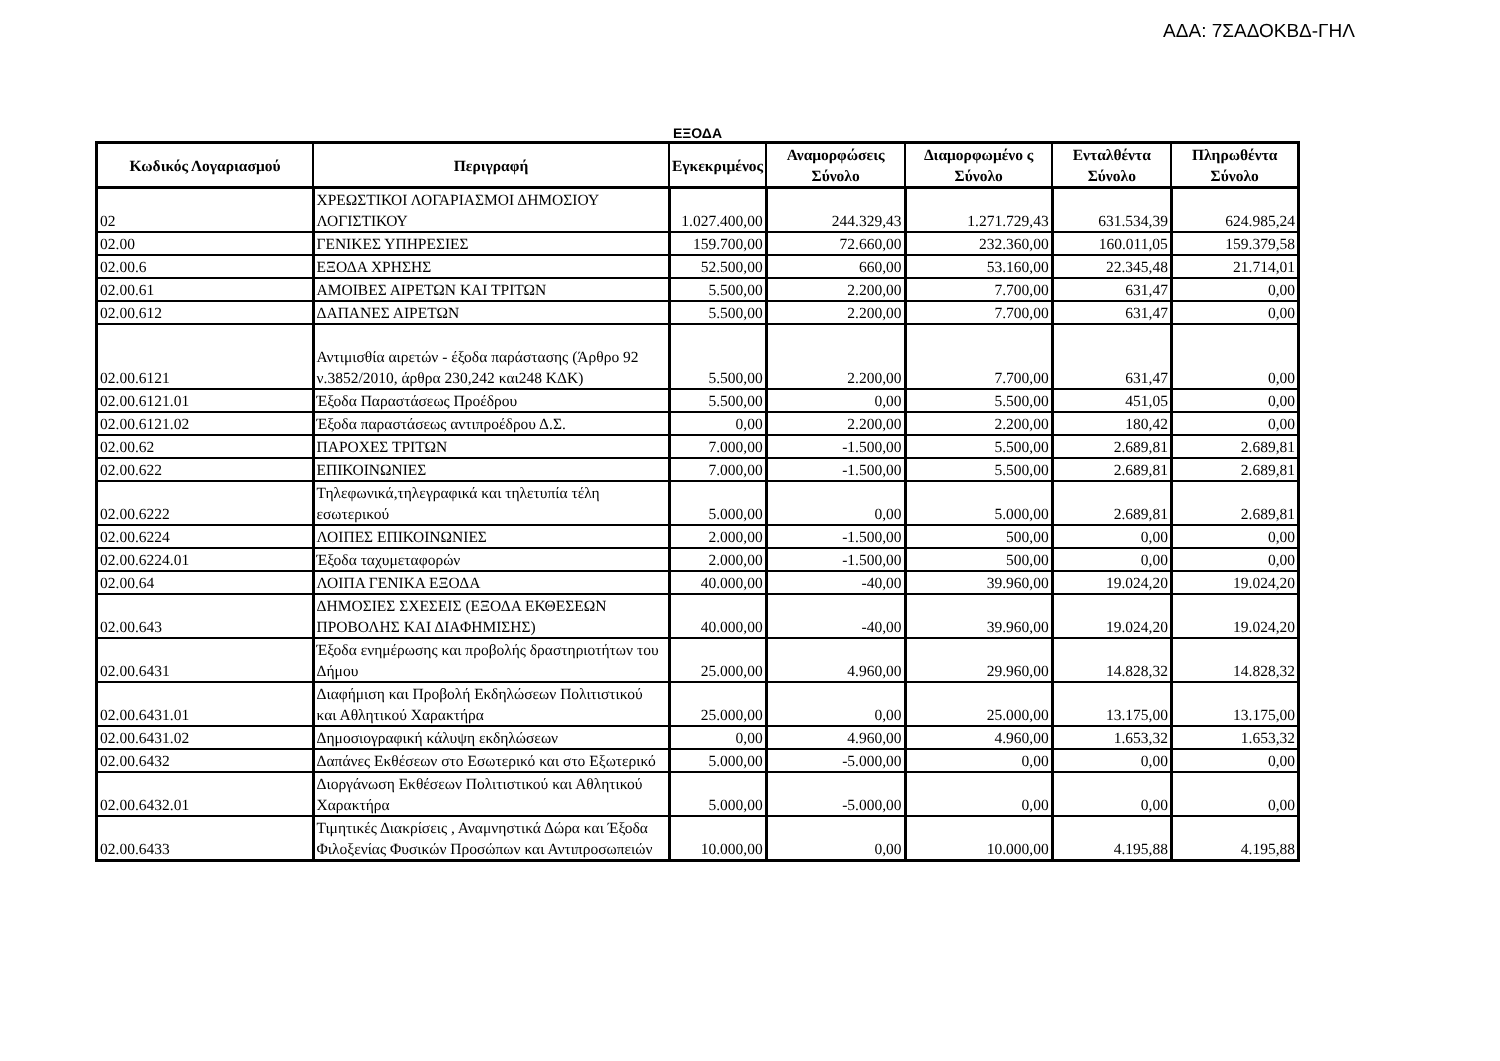ΑΔΑ: 7ΣΑΔΟΚΒΔ-ΓΗΛ
ΕΞΟΔΑ
| Κωδικός Λογαριασμού | Περιγραφή | Εγκεκριμένος | Αναμορφώσεις Σύνολο | Διαμορφωμένο ς Σύνολο | Ενταλθέντα Σύνολο | Πληρωθέντα Σύνολο |
| --- | --- | --- | --- | --- | --- | --- |
| 02 | ΧΡΕΩΣΤΙΚΟΙ ΛΟΓΑΡΙΑΣΜΟΙ ΔΗΜΟΣΙΟΥ ΛΟΓΙΣΤΙΚΟΥ | 1.027.400,00 | 244.329,43 | 1.271.729,43 | 631.534,39 | 624.985,24 |
| 02.00 | ΓΕΝΙΚΕΣ ΥΠΗΡΕΣΙΕΣ | 159.700,00 | 72.660,00 | 232.360,00 | 160.011,05 | 159.379,58 |
| 02.00.6 | ΕΞΟΔΑ ΧΡΗΣΗΣ | 52.500,00 | 660,00 | 53.160,00 | 22.345,48 | 21.714,01 |
| 02.00.61 | ΑΜΟΙΒΕΣ ΑΙΡΕΤΩΝ ΚΑΙ ΤΡΙΤΩΝ | 5.500,00 | 2.200,00 | 7.700,00 | 631,47 | 0,00 |
| 02.00.612 | ΔΑΠΑΝΕΣ ΑΙΡΕΤΩΝ | 5.500,00 | 2.200,00 | 7.700,00 | 631,47 | 0,00 |
| 02.00.6121 | Αντιμισθία αιρετών - έξοδα παράστασης (Άρθρο 92 ν.3852/2010, άρθρα 230,242 και248 ΚΔΚ) | 5.500,00 | 2.200,00 | 7.700,00 | 631,47 | 0,00 |
| 02.00.6121.01 | Έξοδα Παραστάσεως Προέδρου | 5.500,00 | 0,00 | 5.500,00 | 451,05 | 0,00 |
| 02.00.6121.02 | Έξοδα παραστάσεως αντιπροέδρου Δ.Σ. | 0,00 | 2.200,00 | 2.200,00 | 180,42 | 0,00 |
| 02.00.62 | ΠΑΡΟΧΕΣ ΤΡΙΤΩΝ | 7.000,00 | -1.500,00 | 5.500,00 | 2.689,81 | 2.689,81 |
| 02.00.622 | ΕΠΙΚΟΙΝΩΝΙΕΣ | 7.000,00 | -1.500,00 | 5.500,00 | 2.689,81 | 2.689,81 |
| 02.00.6222 | Τηλεφωνικά,τηλεγραφικά και τηλετυπία τέλη εσωτερικού | 5.000,00 | 0,00 | 5.000,00 | 2.689,81 | 2.689,81 |
| 02.00.6224 | ΛΟΙΠΕΣ ΕΠΙΚΟΙΝΩΝΙΕΣ | 2.000,00 | -1.500,00 | 500,00 | 0,00 | 0,00 |
| 02.00.6224.01 | Έξοδα ταχυμεταφορών | 2.000,00 | -1.500,00 | 500,00 | 0,00 | 0,00 |
| 02.00.64 | ΛΟΙΠΑ ΓΕΝΙΚΑ ΕΞΟΔΑ | 40.000,00 | -40,00 | 39.960,00 | 19.024,20 | 19.024,20 |
| 02.00.643 | ΔΗΜΟΣΙΕΣ ΣΧΕΣΕΙΣ (ΕΞΟΔΑ ΕΚΘΕΣΕΩΝ ΠΡΟΒΟΛΗΣ ΚΑΙ ΔΙΑΦΗΜΙΣΗΣ) | 40.000,00 | -40,00 | 39.960,00 | 19.024,20 | 19.024,20 |
| 02.00.6431 | Έξοδα ενημέρωσης και προβολής δραστηριοτήτων του Δήμου | 25.000,00 | 4.960,00 | 29.960,00 | 14.828,32 | 14.828,32 |
| 02.00.6431.01 | Διαφήμιση και Προβολή Εκδηλώσεων Πολιτιστικού και Αθλητικού Χαρακτήρα | 25.000,00 | 0,00 | 25.000,00 | 13.175,00 | 13.175,00 |
| 02.00.6431.02 | Δημοσιογραφική κάλυψη εκδηλώσεων | 0,00 | 4.960,00 | 4.960,00 | 1.653,32 | 1.653,32 |
| 02.00.6432 | Δαπάνες Εκθέσεων στο Εσωτερικό και στο Εξωτερικό | 5.000,00 | -5.000,00 | 0,00 | 0,00 | 0,00 |
| 02.00.6432.01 | Διοργάνωση Εκθέσεων Πολιτιστικού και Αθλητικού Χαρακτήρα | 5.000,00 | -5.000,00 | 0,00 | 0,00 | 0,00 |
| 02.00.6433 | Τιμητικές Διακρίσεις , Αναμνηστικά Δώρα και Έξοδα Φιλοξενίας Φυσικών Προσώπων και Αντιπροσωπειών | 10.000,00 | 0,00 | 10.000,00 | 4.195,88 | 4.195,88 |